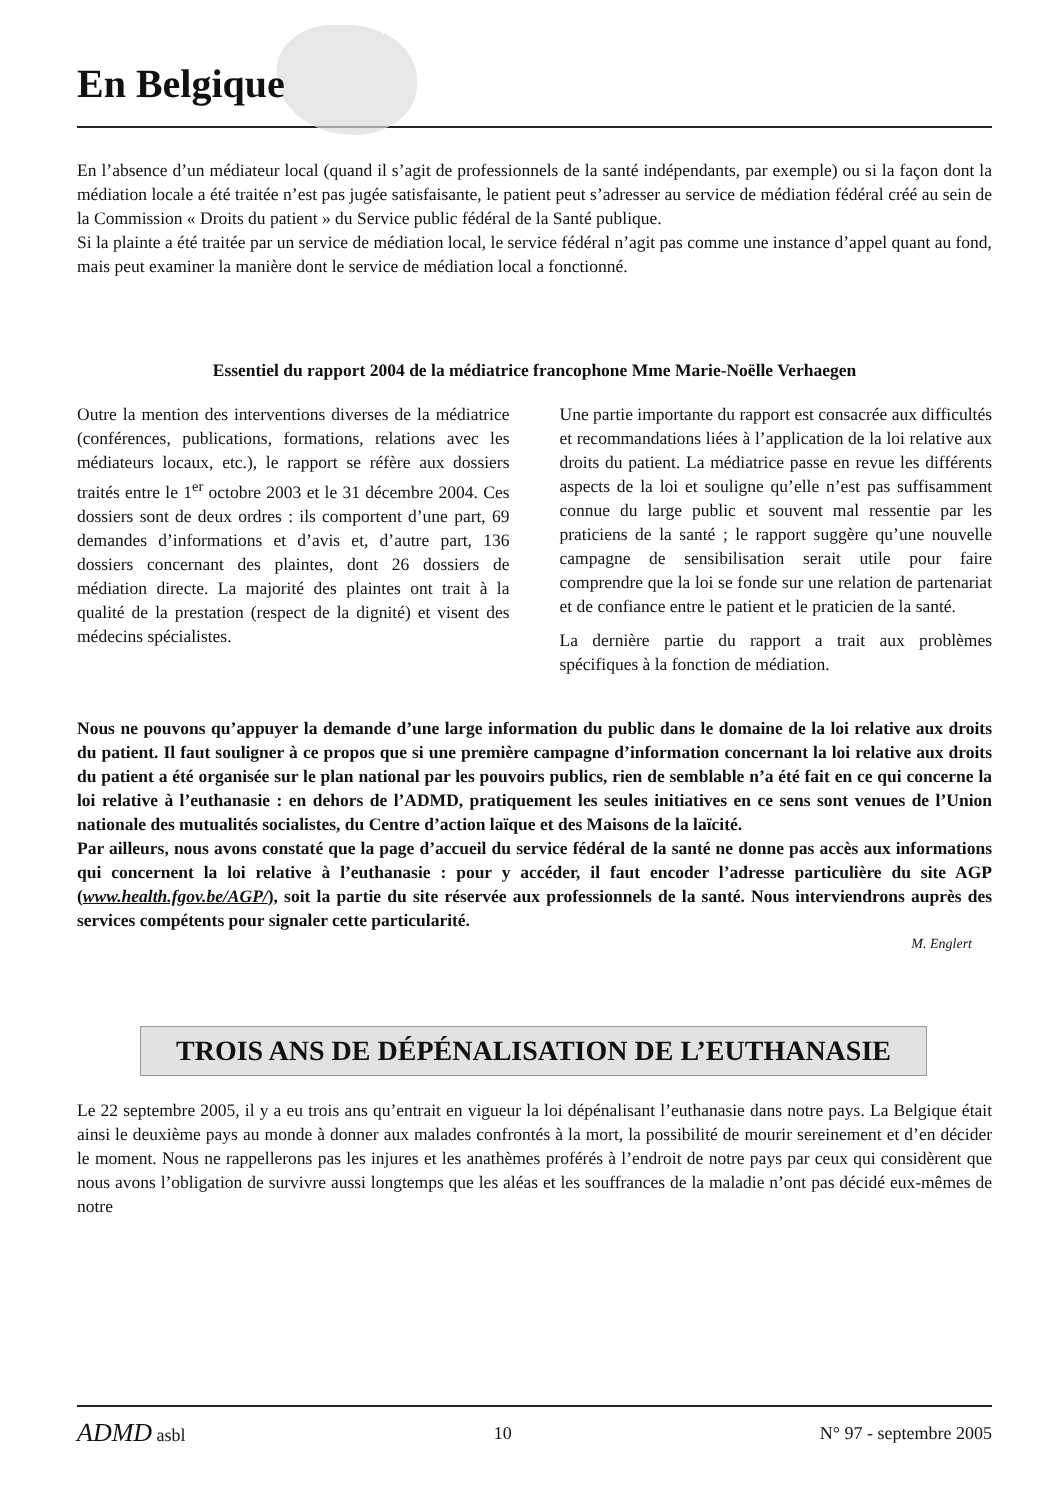En Belgique
En l’absence d’un médiateur local (quand il s’agit de professionnels de la santé indépendants, par exemple) ou si la façon dont la médiation locale a été traitée n’est pas jugée satisfaisante, le patient peut s’adresser au service de médiation fédéral créé au sein de la Commission « Droits du patient » du Service public fédéral de la Santé publique.
Si la plainte a été traitée par un service de médiation local, le service fédéral n’agit pas comme une instance d’appel quant au fond, mais peut examiner la manière dont le service de médiation local a fonctionné.
Essentiel du rapport 2004 de la médiatrice francophone Mme Marie-Noëlle Verhaegen
Outre la mention des interventions diverses de la médiatrice (conférences, publications, formations, relations avec les médiateurs locaux, etc.), le rapport se réfère aux dossiers traités entre le 1<sup>er</sup> octobre 2003 et le 31 décembre 2004. Ces dossiers sont de deux ordres : ils comportent d’une part, 69 demandes d’informations et d’avis et, d’autre part, 136 dossiers concernant des plaintes, dont 26 dossiers de médiation directe. La majorité des plaintes ont trait à la qualité de la prestation (respect de la dignité) et visent des médecins spécialistes.
Une partie importante du rapport est consacrée aux difficultés et recommandations liées à l’application de la loi relative aux droits du patient. La médiatrice passe en revue les différents aspects de la loi et souligne qu’elle n’est pas suffisamment connue du large public et souvent mal ressentie par les praticiens de la santé ; le rapport suggère qu’une nouvelle campagne de sensibilisation serait utile pour faire comprendre que la loi se fonde sur une relation de partenariat et de confiance entre le patient et le praticien de la santé.
La dernière partie du rapport a trait aux problèmes spécifiques à la fonction de médiation.
Nous ne pouvons qu’appuyer la demande d’une large information du public dans le domaine de la loi relative aux droits du patient. Il faut souligner à ce propos que si une première campagne d’information concernant la loi relative aux droits du patient a été organisée sur le plan national par les pouvoirs publics, rien de semblable n’a été fait en ce qui concerne la loi relative à l’euthanasie : en dehors de l’ADMD, pratiquement les seules initiatives en ce sens sont venues de l’Union nationale des mutualités socialistes, du Centre d’action laïque et des Maisons de la laïcité.
Par ailleurs, nous avons constaté que la page d’accueil du service fédéral de la santé ne donne pas accès aux informations qui concernent la loi relative à l’euthanasie : pour y accéder, il faut encoder l’adresse particulière du site AGP (www.health.fgov.be/AGP/), soit la partie du site réservée aux professionnels de la santé. Nous interviendrons auprès des services compétents pour signaler cette particularité.
M. Englert
TROIS ANS DE DÉPÉNALISATION DE L’EUTHANASIE
Le 22 septembre 2005, il y a eu trois ans qu’entrait en vigueur la loi dépénalisant l’euthanasie dans notre pays. La Belgique était ainsi le deuxième pays au monde à donner aux malades confrontés à la mort, la possibilité de mourir sereinement et d’en décider le moment. Nous ne rappellerons pas les injures et les anathèmes proférés à l’endroit de notre pays par ceux qui considèrent que nous avons l’obligation de survivre aussi longtemps que les aléas et les souffrances de la maladie n’ont pas décidé eux-mêmes de notre
ADMD asbl 10 N° 97 - septembre 2005